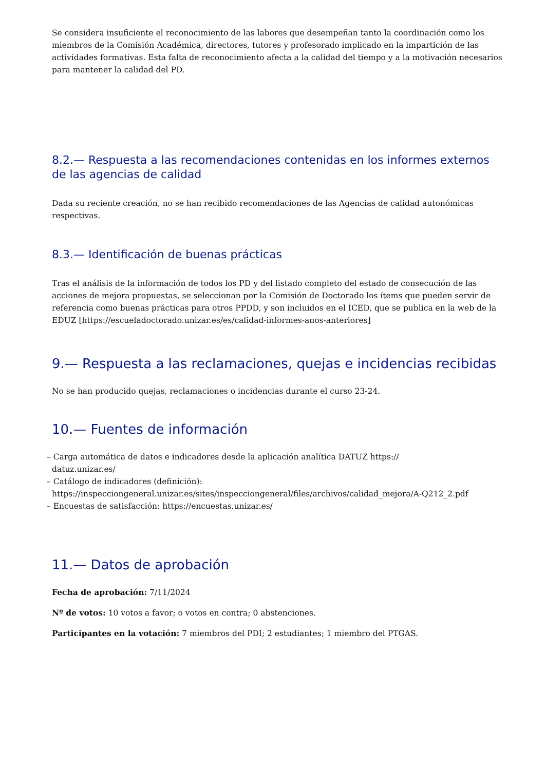Se considera insuficiente el reconocimiento de las labores que desempeñan tanto la coordinación como los miembros de la Comisión Académica, directores, tutores y profesorado implicado en la impartición de las actividades formativas. Esta falta de reconocimiento afecta a la calidad del tiempo y a la motivación necesarios para mantener la calidad del PD.
8.2.— Respuesta a las recomendaciones contenidas en los informes externos de las agencias de calidad
Dada su reciente creación, no se han recibido recomendaciones de las Agencias de calidad autonómicas respectivas.
8.3.— Identificación de buenas prácticas
Tras el análisis de la información de todos los PD y del listado completo del estado de consecución de las acciones de mejora propuestas, se seleccionan por la Comisión de Doctorado los ítems que pueden servir de referencia como buenas prácticas para otros PPDD, y son incluidos en el ICED, que se publica en la web de la EDUZ [https://escueladoctorado.unizar.es/es/calidad-informes-anos-anteriores]
9.— Respuesta a las reclamaciones, quejas e incidencias recibidas
No se han producido quejas, reclamaciones o incidencias durante el curso 23-24.
10.— Fuentes de información
– Carga automática de datos e indicadores desde la aplicación analítica DATUZ https://
datuz.unizar.es/
– Catálogo de indicadores (definición):
https://inspecciongeneral.unizar.es/sites/inspecciongeneral/files/archivos/calidad_mejora/A-Q212_2.pdf
– Encuestas de satisfacción: https://encuestas.unizar.es/
11.— Datos de aprobación
Fecha de aprobación: 7/11/2024
Nº de votos: 10 votos a favor; o votos en contra; 0 abstenciones.
Participantes en la votación: 7 miembros del PDI; 2 estudiantes; 1 miembro del PTGAS.